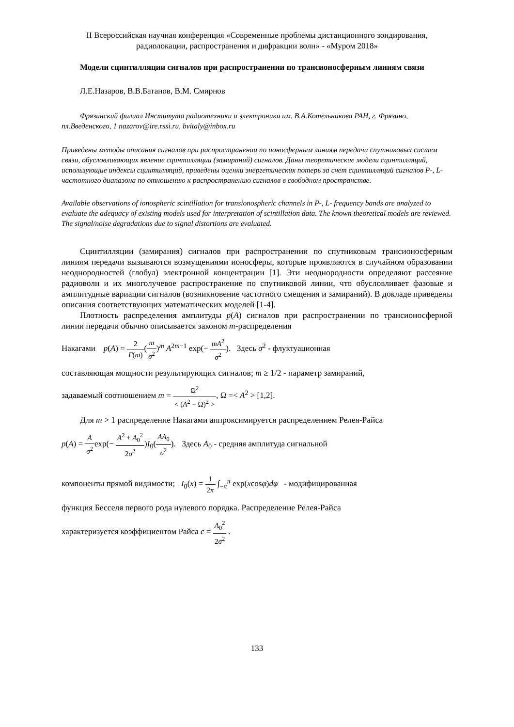II Всероссийская научная конференция «Современные проблемы дистанционного зондирования, радиолокации, распространения и дифракции волн» - «Муром 2018»
Модели сцинтилляции сигналов при распространении по трансионосферным линиям связи
Л.Е.Назаров, В.В.Батанов, В.М. Смирнов
Фрязинский филиал Института радиотехники и электроники им. В.А.Котельникова РАН, г. Фрязино, пл.Введенского, 1 nazarov@ire.rssi.ru, bvitaly@inbox.ru
Приведены методы описания сигналов при распространении по ионосферным линиям передачи спутниковых систем связи, обусловливающих явление сцинтилляции (замираний) сигналов. Даны теоретические модели сцинтилляций, использующие индексы сцинтилляций, приведены оценки энергетических потерь за счет сцинтилляций сигналов P-, L- частотного диапазона по отношению к распространению сигналов в свободном пространстве.
Available observations of ionospheric scintillation for transionospheric channels in P-, L- frequency bands are analyzed to evaluate the adequacy of existing models used for interpretation of scintillation data. The known theoretical models are reviewed. The signal/noise degradations due to signal distortions are evaluated.
Сцинтилляции (замирания) сигналов при распространении по спутниковым трансионосферным линиям передачи вызываются возмущениями ионосферы, которые проявляются в случайном образовании неоднородностей (глобул) электронной концентрации [1]. Эти неоднородности определяют рассеяние радиоволн и их многолучевое распространение по спутниковой линии, что обусловливает фазовые и амплитудные вариации сигналов (возникновение частотного смещения и замираний). В докладе приведены описания соответствующих математических моделей [1-4].
Плотность распределения амплитуды p(A) сигналов при распространении по трансионосферной линии передачи обычно описывается законом m-распределения
Накагами p(A) = 2 Γ(m)(m σ<sup>2</sup>)<sup>m</sup> A<sup>2m−1</sup> exp(− mA<sup>2</sup> σ<sup>2</sup>). Здесь σ<sup>2</sup> - флуктуационная
составляющая мощности результирующих сигналов; m ≥ 1/2 - параметр замираний,
задаваемый соотношением m = Ω<sup>2</sup> < (A<sup>2</sup> − Ω)<sup>2</sup> >, Ω =< A<sup>2</sup> > [1,2].
Для m > 1 распределение Накагами аппроксимируется распределением Релея-Райса
p(A) = A σ<sup>2</sup>exp(− A<sup>2</sup> + A<sub>0</sub><sup>2</sup> 2σ<sup>2</sup>)I<sub>0</sub>(AA<sub>0</sub> σ<sup>2</sup>). Здесь A<sub>0</sub> - средняя амплитуда сигнальной
компоненты прямой видимости; I<sub>0</sub>(x) = 1 2π ∫<sub>−π</sub><sup>π</sup> exp(xcosφ)dφ - модифицированная
функция Бесселя первого рода нулевого порядка. Распределение Релея-Райса
характеризуется коэффициентом Райса c = A<sub>0</sub><sup>2</sup> 2σ<sup>2</sup> .
133